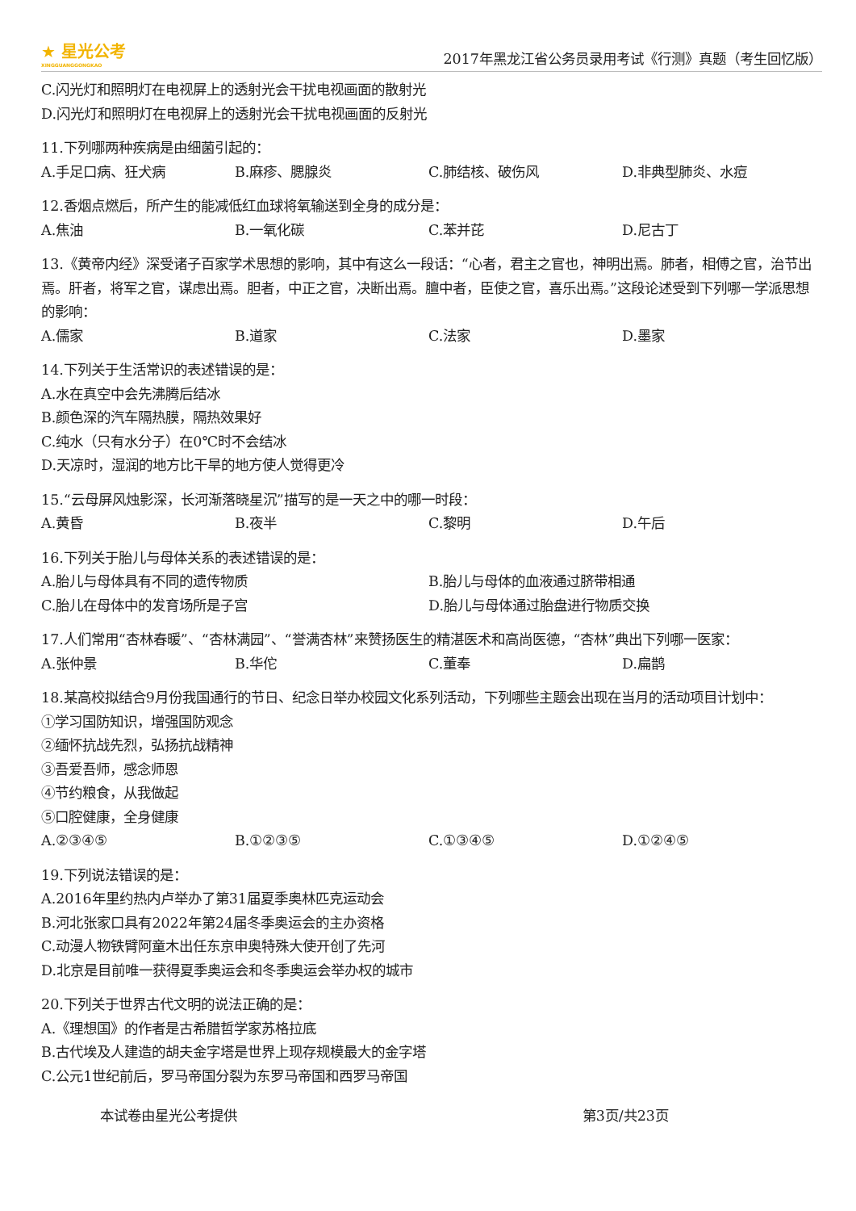★ 星光公考
XINGGUANGGONGKAO
2017年黑龙江省公务员录用考试《行测》真题（考生回忆版）
C.闪光灯和照明灯在电视屏上的透射光会干扰电视画面的散射光
D.闪光灯和照明灯在电视屏上的透射光会干扰电视画面的反射光
11.下列哪两种疾病是由细菌引起的：
A.手足口病、狂犬病 B.麻疹、腮腺炎 C.肺结核、破伤风 D.非典型肺炎、水痘
12.香烟点燃后，所产生的能减低红血球将氧输送到全身的成分是：
A.焦油 B.一氧化碳 C.苯并芘 D.尼古丁
13.《黄帝内经》深受诸子百家学术思想的影响，其中有这么一段话：“心者，君主之官也，神明出焉。肺者，相傅之官，治节出焉。肝者，将军之官，谋虑出焉。胆者，中正之官，决断出焉。膻中者，臣使之官，喜乐出焉。”这段论述受到下列哪一学派思想的影响：
A.儒家 B.道家 C.法家 D.墨家
14.下列关于生活常识的表述错误的是：
A.水在真空中会先沸腾后结冰
B.颜色深的汽车隔热膜，隔热效果好
C.纯水（只有水分子）在0℃时不会结冰
D.天凉时，湿润的地方比干旱的地方使人觉得更冷
15.“云母屏风烛影深，长河渐落晓星沉”描写的是一天之中的哪一时段：
A.黄昏 B.夜半 C.黎明 D.午后
16.下列关于胎儿与母体关系的表述错误的是：
A.胎儿与母体具有不同的遗传物质 B.胎儿与母体的血液通过脐带相通
C.胎儿在母体中的发育场所是子宫 D.胎儿与母体通过胎盘进行物质交换
17.人们常用“杏林春暖”、“杏林满园”、“誉满杏林”来赞扬医生的精湛医术和高尚医德，“杏林”典出下列哪一医家：
A.张仲景 B.华佗 C.董奉 D.扁鹊
18.某高校拟结合9月份我国通行的节日、纪念日举办校园文化系列活动，下列哪些主题会出现在当月的活动项目计划中：
①学习国防知识，增强国防观念
②缅怀抗战先烈，弘扬抗战精神
③吾爱吾师，感念师恩
④节约粮食，从我做起
⑤口腔健康，全身健康
A.②③④⑤ B.①②③⑤ C.①③④⑤ D.①②④⑤
19.下列说法错误的是：
A.2016年里约热内卢举办了第31届夏季奥林匹克运动会
B.河北张家口具有2022年第24届冬季奥运会的主办资格
C.动漫人物铁臂阿童木出任东京申奥特殊大使开创了先河
D.北京是目前唯一获得夏季奥运会和冬季奥运会举办权的城市
20.下列关于世界古代文明的说法正确的是：
A.《理想国》的作者是古希腊哲学家苏格拉底
B.古代埃及人建造的胡夫金字塔是世界上现存规模最大的金字塔
C.公元1世纪前后，罗马帝国分裂为东罗马帝国和西罗马帝国
本试卷由星光公考提供 第3页/共23页